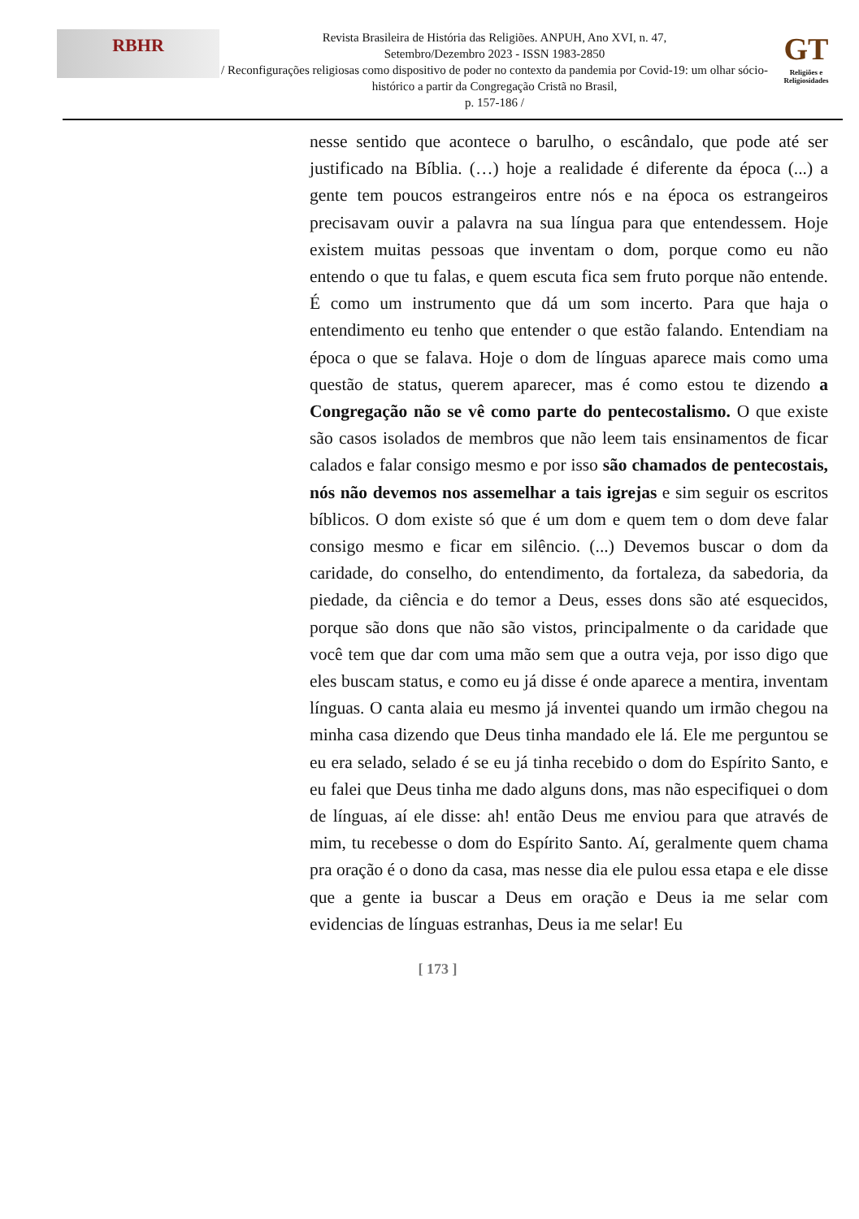RBHR
Revista Brasileira de História das Religiões. ANPUH, Ano XVI, n. 47,
Setembro/Dezembro 2023 - ISSN 1983-2850
/ Reconfigurações religiosas como dispositivo de poder no contexto da pandemia por Covid-19: um olhar sócio-histórico a partir da Congregação Cristã no Brasil,
p. 157-186 /
GT
Religiões e Religiosidades
nesse sentido que acontece o barulho, o escândalo, que pode até ser justificado na Bíblia. (…) hoje a realidade é diferente da época (...) a gente tem poucos estrangeiros entre nós e na época os estrangeiros precisavam ouvir a palavra na sua língua para que entendessem. Hoje existem muitas pessoas que inventam o dom, porque como eu não entendo o que tu falas, e quem escuta fica sem fruto porque não entende. É como um instrumento que dá um som incerto. Para que haja o entendimento eu tenho que entender o que estão falando. Entendiam na época o que se falava. Hoje o dom de línguas aparece mais como uma questão de status, querem aparecer, mas é como estou te dizendo a Congregação não se vê como parte do pentecostalismo. O que existe são casos isolados de membros que não leem tais ensinamentos de ficar calados e falar consigo mesmo e por isso são chamados de pentecostais, nós não devemos nos assemelhar a tais igrejas e sim seguir os escritos bíblicos. O dom existe só que é um dom e quem tem o dom deve falar consigo mesmo e ficar em silêncio. (...) Devemos buscar o dom da caridade, do conselho, do entendimento, da fortaleza, da sabedoria, da piedade, da ciência e do temor a Deus, esses dons são até esquecidos, porque são dons que não são vistos, principalmente o da caridade que você tem que dar com uma mão sem que a outra veja, por isso digo que eles buscam status, e como eu já disse é onde aparece a mentira, inventam línguas. O canta alaia eu mesmo já inventei quando um irmão chegou na minha casa dizendo que Deus tinha mandado ele lá. Ele me perguntou se eu era selado, selado é se eu já tinha recebido o dom do Espírito Santo, e eu falei que Deus tinha me dado alguns dons, mas não especifiquei o dom de línguas, aí ele disse: ah! então Deus me enviou para que através de mim, tu recebesse o dom do Espírito Santo. Aí, geralmente quem chama pra oração é o dono da casa, mas nesse dia ele pulou essa etapa e ele disse que a gente ia buscar a Deus em oração e Deus ia me selar com evidencias de línguas estranhas, Deus ia me selar! Eu
[ 173 ]